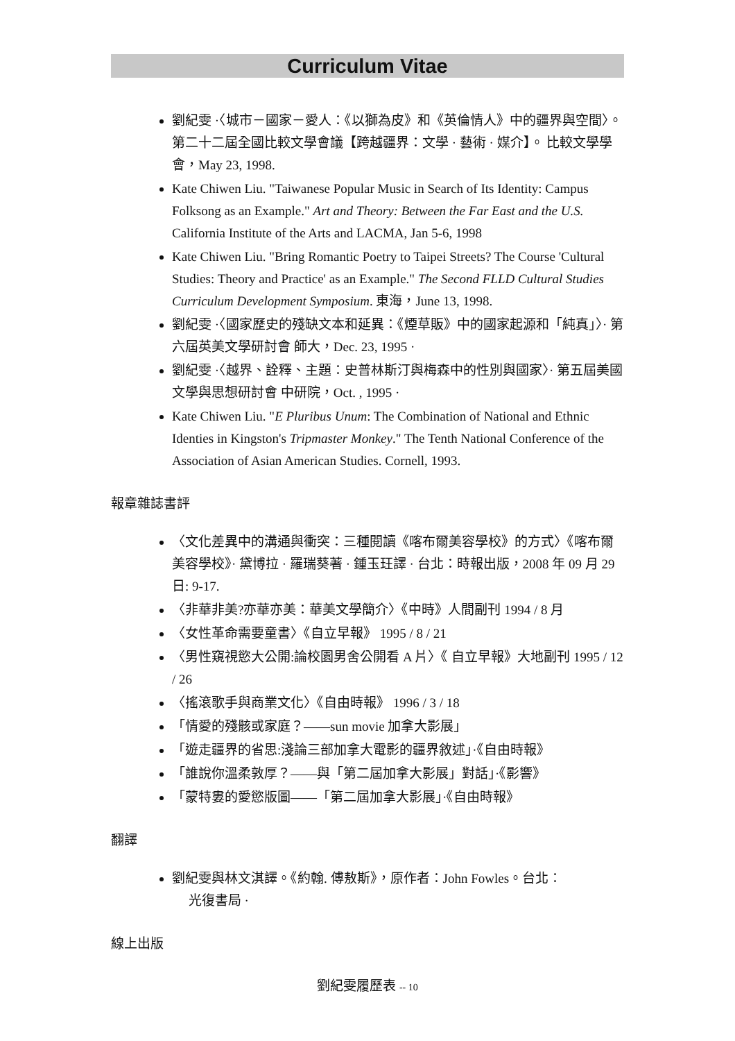Curriculum Vitae
劉紀雯 ·〈城市－國家－愛人：《以獅為皮》和《英倫情人》中的疆界與空間〉。 第二十二屆全國比較文學會議【跨越疆界：文學 · 藝術 · 媒介】。 比較文學學會，May 23, 1998.
Kate Chiwen Liu. "Taiwanese Popular Music in Search of Its Identity: Campus Folksong as an Example." Art and Theory: Between the Far East and the U.S. California Institute of the Arts and LACMA, Jan 5-6, 1998
Kate Chiwen Liu. "Bring Romantic Poetry to Taipei Streets? The Course 'Cultural Studies: Theory and Practice' as an Example." The Second FLLD Cultural Studies Curriculum Development Symposium. 東海，June 13, 1998.
劉紀雯 ·〈國家歷史的殘缺文本和延異：《煙草販》中的國家起源和「純真」〉· 第六屆英美文學研討會 師大，Dec. 23, 1995 ·
劉紀雯 ·〈越界、詮釋、主題：史普林斯汀與梅森中的性別與國家〉· 第五屆美國文學與思想研討會 中研院，Oct. , 1995 ·
Kate Chiwen Liu. "E Pluribus Unum: The Combination of National and Ethnic Identies in Kingston's Tripmaster Monkey." The Tenth National Conference of the Association of Asian American Studies. Cornell, 1993.
報章雜誌書評
〈文化差異中的溝通與衝突：三種閱讀《喀布爾美容學校》的方式〉《喀布爾美容學校》· 黛博拉 · 羅瑞葵著 · 鍾玉玨譯 · 台北：時報出版，2008 年 09 月 29 日: 9-17.
〈非華非美?亦華亦美：華美文學簡介〉《中時》人間副刊 1994 / 8 月
〈女性革命需要童書〉《自立早報》 1995 / 8 / 21
〈男性窺視慾大公開:論校園男舍公開看 A 片〉《 自立早報》大地副刊 1995 / 12 / 26
〈搖滾歌手與商業文化〉《自由時報》 1996 / 3 / 18
「情愛的殘骸或家庭？——sun movie 加拿大影展」
「遊走疆界的省思:淺論三部加拿大電影的疆界敘述」·《自由時報》
「誰說你溫柔敦厚？——與「第二屆加拿大影展」對話」·《影響》
「蒙特婁的愛慾版圖——「第二屆加拿大影展」·《自由時報》
翻譯
劉紀雯與林文淇譯。《約翰. 傅敖斯》，原作者：John Fowles。台北：
光復書局 ·
線上出版
劉紀雯履歷表 -- 10